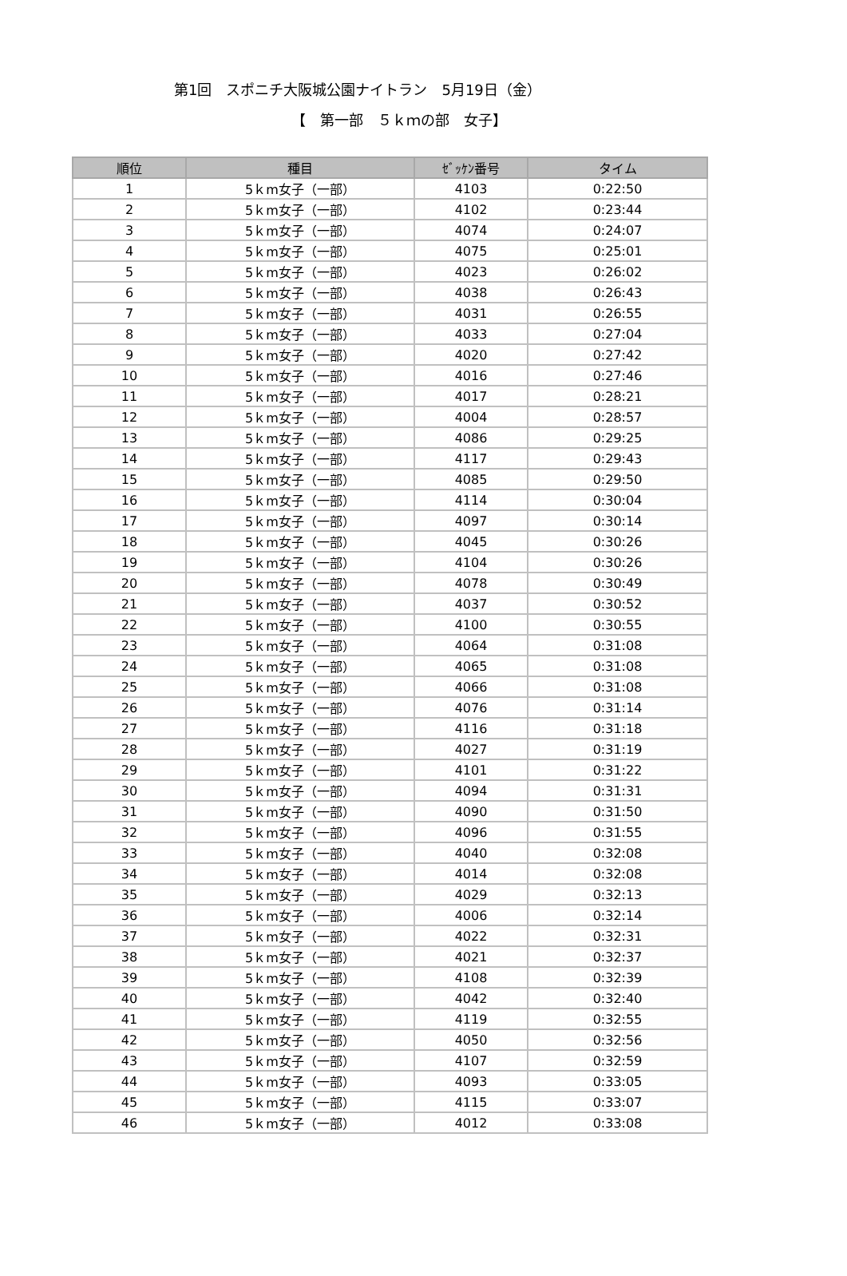第1回　スポニチ大阪城公園ナイトラン　5月19日（金）
【　第一部　５ｋｍの部　女子】
| 順位 | 種目 | ｾﾞｯｹﾝ番号 | タイム |
| --- | --- | --- | --- |
| 1 | 5ｋm女子（一部） | 4103 | 0:22:50 |
| 2 | 5ｋm女子（一部） | 4102 | 0:23:44 |
| 3 | 5ｋm女子（一部） | 4074 | 0:24:07 |
| 4 | 5ｋm女子（一部） | 4075 | 0:25:01 |
| 5 | 5ｋm女子（一部） | 4023 | 0:26:02 |
| 6 | 5ｋm女子（一部） | 4038 | 0:26:43 |
| 7 | 5ｋm女子（一部） | 4031 | 0:26:55 |
| 8 | 5ｋm女子（一部） | 4033 | 0:27:04 |
| 9 | 5ｋm女子（一部） | 4020 | 0:27:42 |
| 10 | 5ｋm女子（一部） | 4016 | 0:27:46 |
| 11 | 5ｋm女子（一部） | 4017 | 0:28:21 |
| 12 | 5ｋm女子（一部） | 4004 | 0:28:57 |
| 13 | 5ｋm女子（一部） | 4086 | 0:29:25 |
| 14 | 5ｋm女子（一部） | 4117 | 0:29:43 |
| 15 | 5ｋm女子（一部） | 4085 | 0:29:50 |
| 16 | 5ｋm女子（一部） | 4114 | 0:30:04 |
| 17 | 5ｋm女子（一部） | 4097 | 0:30:14 |
| 18 | 5ｋm女子（一部） | 4045 | 0:30:26 |
| 19 | 5ｋm女子（一部） | 4104 | 0:30:26 |
| 20 | 5ｋm女子（一部） | 4078 | 0:30:49 |
| 21 | 5ｋm女子（一部） | 4037 | 0:30:52 |
| 22 | 5ｋm女子（一部） | 4100 | 0:30:55 |
| 23 | 5ｋm女子（一部） | 4064 | 0:31:08 |
| 24 | 5ｋm女子（一部） | 4065 | 0:31:08 |
| 25 | 5ｋm女子（一部） | 4066 | 0:31:08 |
| 26 | 5ｋm女子（一部） | 4076 | 0:31:14 |
| 27 | 5ｋm女子（一部） | 4116 | 0:31:18 |
| 28 | 5ｋm女子（一部） | 4027 | 0:31:19 |
| 29 | 5ｋm女子（一部） | 4101 | 0:31:22 |
| 30 | 5ｋm女子（一部） | 4094 | 0:31:31 |
| 31 | 5ｋm女子（一部） | 4090 | 0:31:50 |
| 32 | 5ｋm女子（一部） | 4096 | 0:31:55 |
| 33 | 5ｋm女子（一部） | 4040 | 0:32:08 |
| 34 | 5ｋm女子（一部） | 4014 | 0:32:08 |
| 35 | 5ｋm女子（一部） | 4029 | 0:32:13 |
| 36 | 5ｋm女子（一部） | 4006 | 0:32:14 |
| 37 | 5ｋm女子（一部） | 4022 | 0:32:31 |
| 38 | 5ｋm女子（一部） | 4021 | 0:32:37 |
| 39 | 5ｋm女子（一部） | 4108 | 0:32:39 |
| 40 | 5ｋm女子（一部） | 4042 | 0:32:40 |
| 41 | 5ｋm女子（一部） | 4119 | 0:32:55 |
| 42 | 5ｋm女子（一部） | 4050 | 0:32:56 |
| 43 | 5ｋm女子（一部） | 4107 | 0:32:59 |
| 44 | 5ｋm女子（一部） | 4093 | 0:33:05 |
| 45 | 5ｋm女子（一部） | 4115 | 0:33:07 |
| 46 | 5ｋm女子（一部） | 4012 | 0:33:08 |